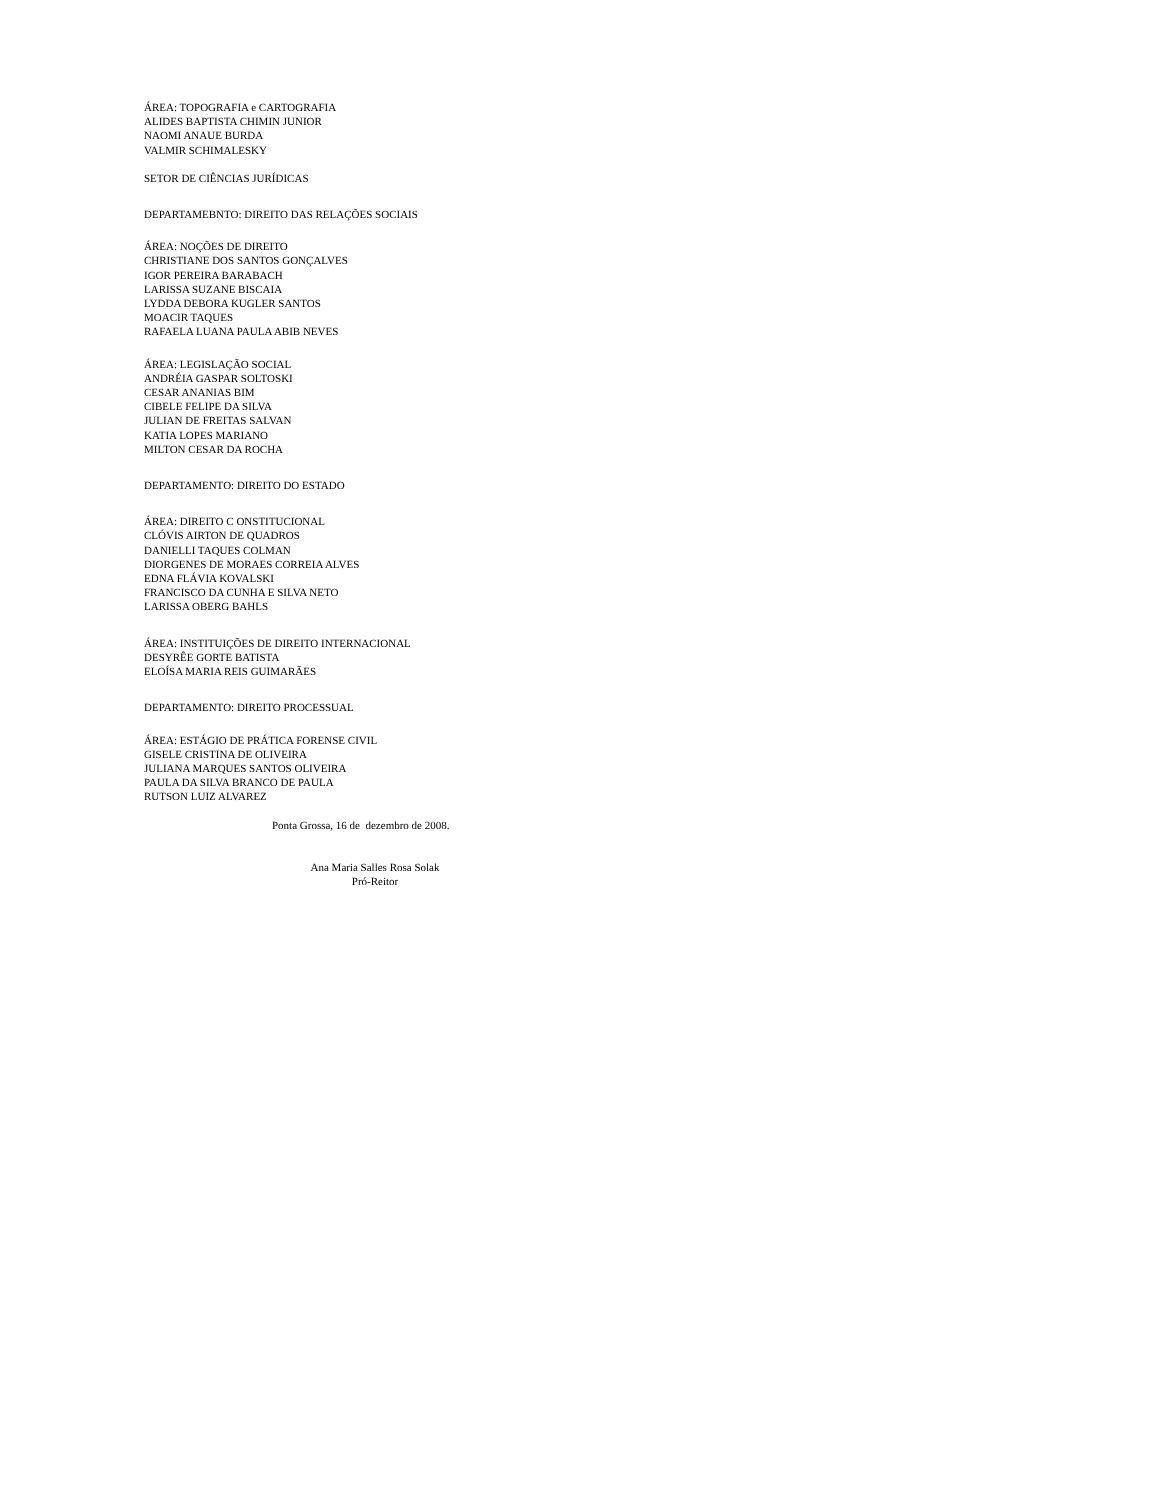ÁREA: TOPOGRAFIA e CARTOGRAFIA
ALIDES BAPTISTA CHIMIN JUNIOR
NAOMI ANAUE BURDA
VALMIR SCHIMALESKY
SETOR DE CIÊNCIAS JURÍDICAS
DEPARTAMEBNTO: DIREITO DAS RELAÇÕES SOCIAIS
ÁREA: NOÇÕES DE DIREITO
CHRISTIANE DOS SANTOS GONÇALVES
IGOR PEREIRA BARABACH
LARISSA SUZANE BISCAIA
LYDDA DEBORA KUGLER SANTOS
MOACIR TAQUES
RAFAELA LUANA PAULA ABIB NEVES
ÁREA: LEGISLAÇÃO SOCIAL
ANDRÉIA GASPAR SOLTOSKI
CESAR ANANIAS BIM
CIBELE FELIPE DA SILVA
JULIAN DE FREITAS SALVAN
KATIA LOPES MARIANO
MILTON CESAR DA ROCHA
DEPARTAMENTO: DIREITO DO ESTADO
ÁREA: DIREITO C ONSTITUCIONAL
CLÓVIS AIRTON DE QUADROS
DANIELLI TAQUES COLMAN
DIORGENES DE MORAES CORREIA ALVES
EDNA FLÁVIA KOVALSKI
FRANCISCO DA CUNHA E SILVA NETO
LARISSA OBERG BAHLS
ÁREA: INSTITUIÇÕES DE DIREITO INTERNACIONAL
DESYRÊE GORTE BATISTA
ELOÍSA MARIA REIS GUIMARÃES
DEPARTAMENTO: DIREITO PROCESSUAL
ÁREA: ESTÁGIO DE PRÁTICA FORENSE CIVIL
GISELE CRISTINA DE OLIVEIRA
JULIANA MARQUES SANTOS OLIVEIRA
PAULA DA SILVA BRANCO DE PAULA
RUTSON LUIZ ALVAREZ
Ponta Grossa, 16 de dezembro de 2008.
Ana Maria Salles Rosa Solak
Pró-Reitor